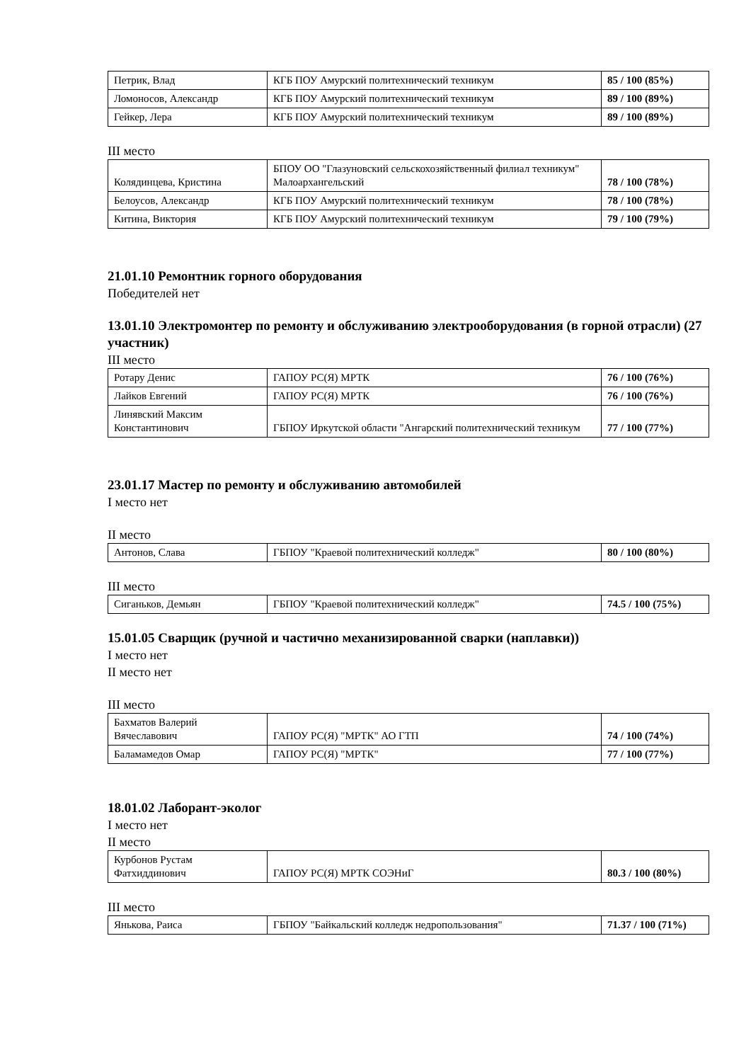| Петрик, Влад | КГБ ПОУ Амурский политехнический техникум | 85 / 100 (85%) |
| Ломоносов, Александр | КГБ ПОУ Амурский политехнический техникум | 89 / 100 (89%) |
| Гейкер, Лера | КГБ ПОУ Амурский политехнический техникум | 89 / 100 (89%) |
III место
| Колядинцева, Кристина | БПОУ ОО "Глазуновский сельскохозяйственный филиал техникум" Малоархангельский | 78 / 100 (78%) |
| Белоусов, Александр | КГБ ПОУ Амурский политехнический техникум | 78 / 100 (78%) |
| Китина, Виктория | КГБ ПОУ Амурский политехнический техникум | 79 / 100 (79%) |
21.01.10 Ремонтник горного оборудования
Победителей нет
13.01.10 Электромонтер по ремонту и обслуживанию электрооборудования (в горной отрасли) (27 участник)
III место
| Ротару Денис | ГАПОУ РС(Я) МРТК | 76 / 100 (76%) |
| Лайков Евгений | ГАПОУ РС(Я) МРТК | 76 / 100 (76%) |
| Линявский Максим Константинович | ГБПОУ Иркутской области "Ангарский политехнический техникум | 77 / 100 (77%) |
23.01.17 Мастер по ремонту и обслуживанию автомобилей
I место нет
II место
| Антонов, Слава | ГБПОУ "Краевой политехнический колледж" | 80 / 100 (80%) |
III место
| Сиганьков, Демьян | ГБПОУ "Краевой политехнический колледж" | 74.5 / 100 (75%) |
15.01.05 Сварщик (ручной и частично механизированной сварки (наплавки))
I место нет
II место нет
III место
| Бахматов Валерий Вячеславович | ГАПОУ РС(Я) "МРТК" АО ГТП | 74 / 100 (74%) |
| Баламамедов Омар | ГАПОУ РС(Я) "МРТК" | 77 / 100 (77%) |
18.01.02 Лаборант-эколог
I место нет
II место
| Курбонов Рустам Фатхиддинович | ГАПОУ РС(Я) МРТК СОЭНиГ | 80.3 / 100 (80%) |
III место
| Янькова, Раиса | ГБПОУ "Байкальский колледж недропользования" | 71.37 / 100 (71%) |